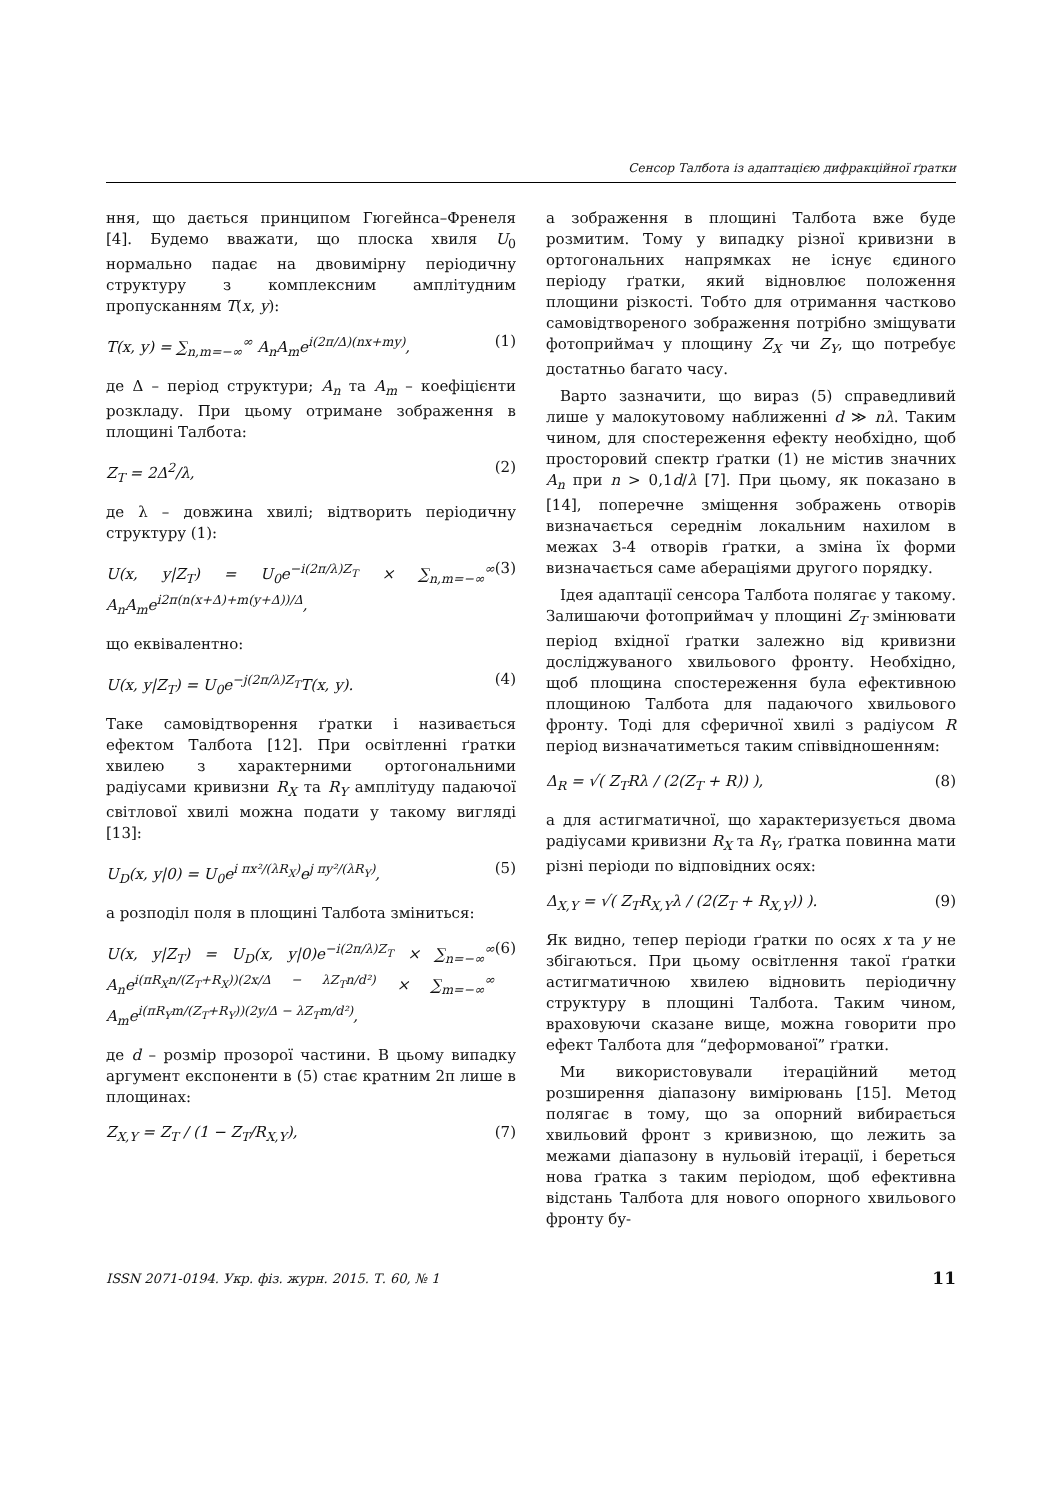Сенсор Талбота із адаптацією дифракційної ґратки
ння, що дається принципом Гюгейнса–Френеля [4]. Будемо вважати, що плоска хвиля U<sub>0</sub> нормально падає на двовимірну періодичну структуру з комплексним амплітудним пропусканням T(x, y):
T(x, y) = ∑<sub>n,m=−∞</sub><sup>∞</sup> A<sub>n</sub>A<sub>m</sub>e<sup>i(2π/Δ)(nx+my)</sup>, (1)
де Δ – період структури; A<sub>n</sub> та A<sub>m</sub> – коефіцієнти розкладу. При цьому отримане зображення в площині Талбота:
Z<sub>T</sub> = 2Δ<sup>2</sup>/λ, (2)
де λ – довжина хвилі; відтворить періодичну структуру (1):
U(x, y|Z<sub>T</sub>) = U<sub>0</sub>e<sup>−i(2π/λ)Z<sub>T</sub></sup> × ∑<sub>n,m=−∞</sub><sup>∞</sup> A<sub>n</sub>A<sub>m</sub>e<sup>i2π(n(x+Δ)+m(y+Δ))/Δ</sup>, (3)
що еквівалентно:
U(x, y|Z<sub>T</sub>) = U<sub>0</sub>e<sup>−j(2π/λ)Z<sub>T</sub></sup>T(x, y). (4)
Таке самовідтворення ґратки і називається ефектом Талбота [12]. При освітленні ґратки хвилею з характерними ортогональними радіусами кривизни R<sub>X</sub> та R<sub>Y</sub> амплітуду падаючої світлової хвилі можна подати у такому вигляді [13]:
U<sub>D</sub>(x, y|0) = U<sub>0</sub>e<sup>i πx²/(λR<sub>X</sub>)</sup>e<sup>j πy²/(λR<sub>Y</sub>)</sup>, (5)
а розподіл поля в площині Талбота зміниться:
U(x, y|Z<sub>T</sub>) = U<sub>D</sub>(x, y|0)e<sup>−i(2π/λ)Z<sub>T</sub></sup> × ∑<sub>n=−∞</sub><sup>∞</sup> A<sub>n</sub>e<sup>i(πR<sub>X</sub>n/(Z<sub>T</sub>+R<sub>X</sub>))(2x/Δ − λZ<sub>T</sub>n/d²)</sup> × ∑<sub>m=−∞</sub><sup>∞</sup> A<sub>m</sub>e<sup>i(πR<sub>Y</sub>m/(Z<sub>T</sub>+R<sub>Y</sub>))(2y/Δ − λZ<sub>T</sub>m/d²)</sup>, (6)
де d – розмір прозорої частини. В цьому випадку аргумент експоненти в (5) стає кратним 2π лише в площинах:
Z<sub>X,Y</sub> = Z<sub>T</sub> / (1 − Z<sub>T</sub>/R<sub>X,Y</sub>), (7)
а зображення в площині Талбота вже буде розмитим. Тому у випадку різної кривизни в ортогональних напрямках не існує єдиного періоду ґратки, який відновлює положення площини різкості. Тобто для отримання частково самовідтвореного зображення потрібно зміщувати фотоприймач у площину Z<sub>X</sub> чи Z<sub>Y</sub>, що потребує достатньо багато часу.
Варто зазначити, що вираз (5) справедливий лише у малокутовому наближенні d ≫ nλ. Таким чином, для спостереження ефекту необхідно, щоб просторовий спектр ґратки (1) не містив значних A<sub>n</sub> при n > 0,1d/λ [7]. При цьому, як показано в [14], поперечне зміщення зображень отворів визначається середнім локальним нахилом в межах 3-4 отворів ґратки, а зміна їх форми визначається саме абераціями другого порядку.
Ідея адаптації сенсора Талбота полягає у такому. Залишаючи фотоприймач у площині Z<sub>T</sub> змінювати період вхідної ґратки залежно від кривизни досліджуваного хвильового фронту. Необхідно, щоб площина спостереження була ефективною площиною Талбота для падаючого хвильового фронту. Тоді для сферичної хвилі з радіусом R період визначатиметься таким співвідношенням:
Δ<sub>R</sub> = √( Z<sub>T</sub>Rλ / (2(Z<sub>T</sub> + R)) ), (8)
а для астигматичної, що характеризується двома радіусами кривизни R<sub>X</sub> та R<sub>Y</sub>, ґратка повинна мати різні періоди по відповідних осях:
Δ<sub>X,Y</sub> = √( Z<sub>T</sub>R<sub>X,Y</sub>λ / (2(Z<sub>T</sub> + R<sub>X,Y</sub>)) ). (9)
Як видно, тепер періоди ґратки по осях x та y не збігаються. При цьому освітлення такої ґратки астигматичною хвилею відновить періодичну структуру в площині Талбота. Таким чином, враховуючи сказане вище, можна говорити про ефект Талбота для “деформованої” ґратки.
Ми використовували ітераційний метод розширення діапазону вимірювань [15]. Метод полягає в тому, що за опорний вибирається хвильовий фронт з кривизною, що лежить за межами діапазону в нульовій ітерації, і береться нова ґратка з таким періодом, щоб ефективна відстань Талбота для нового опорного хвильового фронту бу-
ISSN 2071-0194. Укр. фіз. журн. 2015. Т. 60, № 1 11